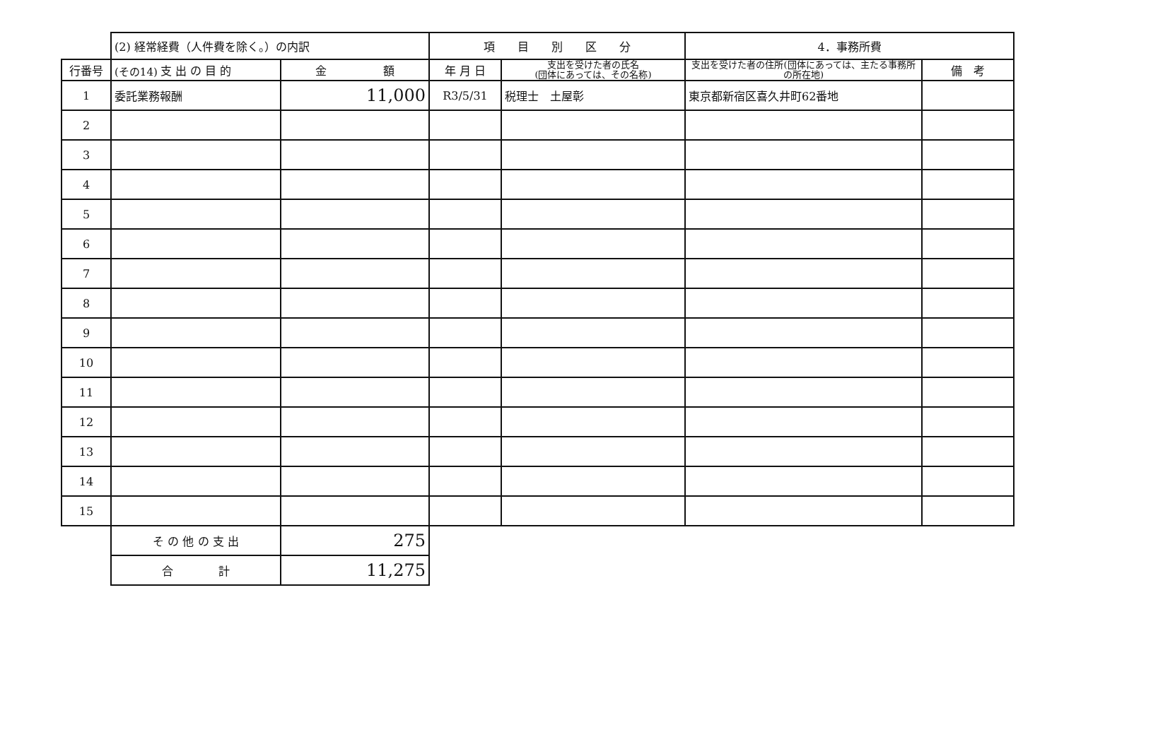(その14)
| | (2) 経常経費（人件費を除く。）の内訳 | | 項 目 別 区 分 | | 4．事務所費 | |
| 行番号 | 支 出 の 目 的 | 金 額 | 年 月 日 | 支出を受けた者の氏名 (団体にあっては、その名称) | 支出を受けた者の住所(団体にあっては、主たる事務所の所在地) | 備 考 |
| 1 | 委託業務報酬 | 11,000 | R3/5/31 | 税理士 土屋彰 | 東京都新宿区喜久井町62番地 | |
| 2 | | | | | | |
| 3 | | | | | | |
| 4 | | | | | | |
| 5 | | | | | | |
| 6 | | | | | | |
| 7 | | | | | | |
| 8 | | | | | | |
| 9 | | | | | | |
| 10 | | | | | | |
| 11 | | | | | | |
| 12 | | | | | | |
| 13 | | | | | | |
| 14 | | | | | | |
| 15 | | | | | | |
| | そ の 他 の 支 出 | 275 | | | | |
| | 合 計 | 11,275 | | | | |